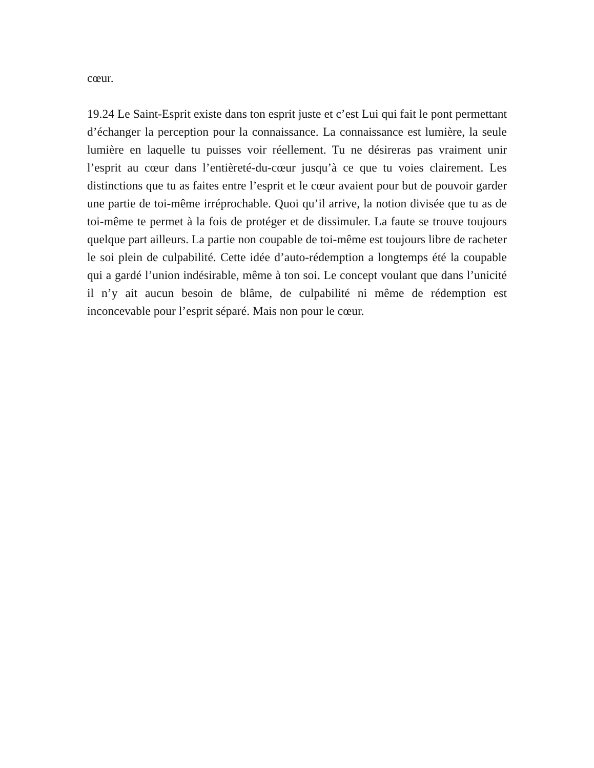cœur.
19.24 Le Saint-Esprit existe dans ton esprit juste et c’est Lui qui fait le pont permettant d’échanger la perception pour la connaissance. La connaissance est lumière, la seule lumière en laquelle tu puisses voir réellement. Tu ne désireras pas vraiment unir l’esprit au cœur dans l’entièreté-du-cœur jusqu’à ce que tu voies clairement. Les distinctions que tu as faites entre l’esprit et le cœur avaient pour but de pouvoir garder une partie de toi-même irréprochable. Quoi qu’il arrive, la notion divisée que tu as de toi-même te permet à la fois de protéger et de dissimuler. La faute se trouve toujours quelque part ailleurs. La partie non coupable de toi-même est toujours libre de racheter le soi plein de culpabilité. Cette idée d’auto-rédemption a longtemps été la coupable qui a gardé l’union indésirable, même à ton soi. Le concept voulant que dans l’unicité il n’y ait aucun besoin de blâme, de culpabilité ni même de rédemption est inconcevable pour l’esprit séparé. Mais non pour le cœur.